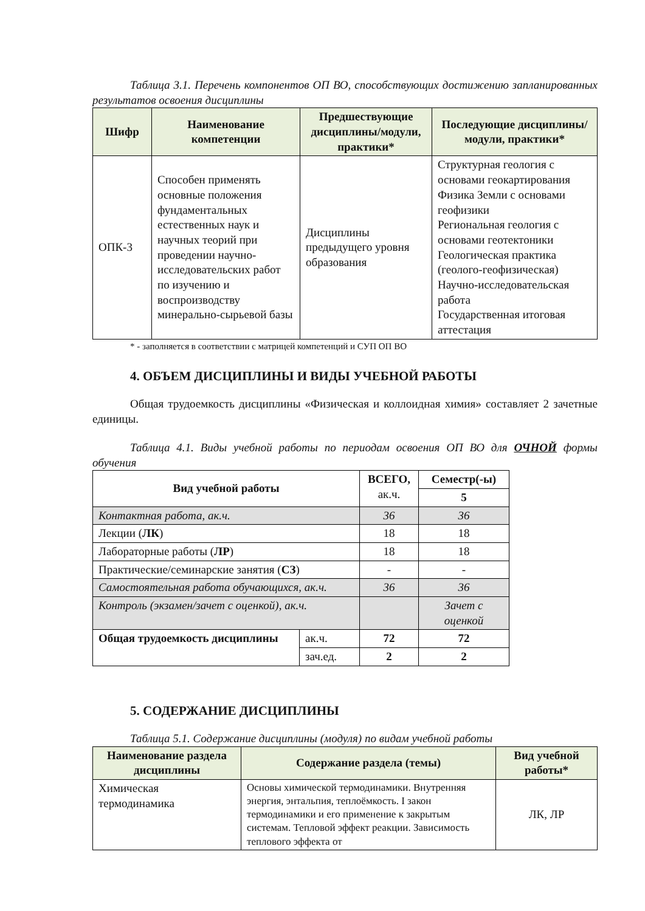Таблица 3.1. Перечень компонентов ОП ВО, способствующих достижению запланированных результатов освоения дисциплины
| Шифр | Наименование компетенции | Предшествующие дисциплины/модули, практики* | Последующие дисциплины/модули, практики* |
| --- | --- | --- | --- |
| ОПК-3 | Способен применять основные положения фундаментальных естественных наук и научных теорий при проведении научно-исследовательских работ по изучению и воспроизводству минерально-сырьевой базы | Дисциплины предыдущего уровня образования | Структурная геология с основами геокартирования Физика Земли с основами геофизики Региональная геология с основами геотектоники Геологическая практика (геолого-геофизическая) Научно-исследовательская работа Государственная итоговая аттестация |
* - заполняется в соответствии с матрицей компетенций и СУП ОП ВО
4. ОБЪЕМ ДИСЦИПЛИНЫ И ВИДЫ УЧЕБНОЙ РАБОТЫ
Общая трудоемкость дисциплины «Физическая и коллоидная химия» составляет 2 зачетные единицы.
Таблица 4.1. Виды учебной работы по периодам освоения ОП ВО для ОЧНОЙ формы обучения
| Вид учебной работы | | ВСЕГО, ак.ч. | Семестр(-ы) |
| | | | 5 |
| Контактная работа, ак.ч. | | 36 | 36 |
| Лекции ( ЛК ) | | 18 | 18 |
| Лабораторные работы ( ЛР ) | | 18 | 18 |
| Практические/семинарские занятия ( СЗ ) | | - | - |
| Самостоятельная работа обучающихся, ак.ч. | | 36 | 36 |
| Контроль (экзамен/зачет с оценкой), ак.ч. | | | Зачет с оценкой |
| Общая трудоемкость дисциплины | ак.ч. | 72 | 72 |
| | зач.ед. | 2 | 2 |
5. СОДЕРЖАНИЕ ДИСЦИПЛИНЫ
Таблица 5.1. Содержание дисциплины (модуля) по видам учебной работы
| Наименование раздела дисциплины | Содержание раздела (темы) | Вид учебной работы* |
| --- | --- | --- |
| Химическая термодинамика | Основы химической термодинамики. Внутренняя энергия, энтальпия, теплоёмкость. I закон термодинамики и его применение к закрытым системам. Тепловой эффект реакции. Зависимость теплового эффекта от | ЛК, ЛР |